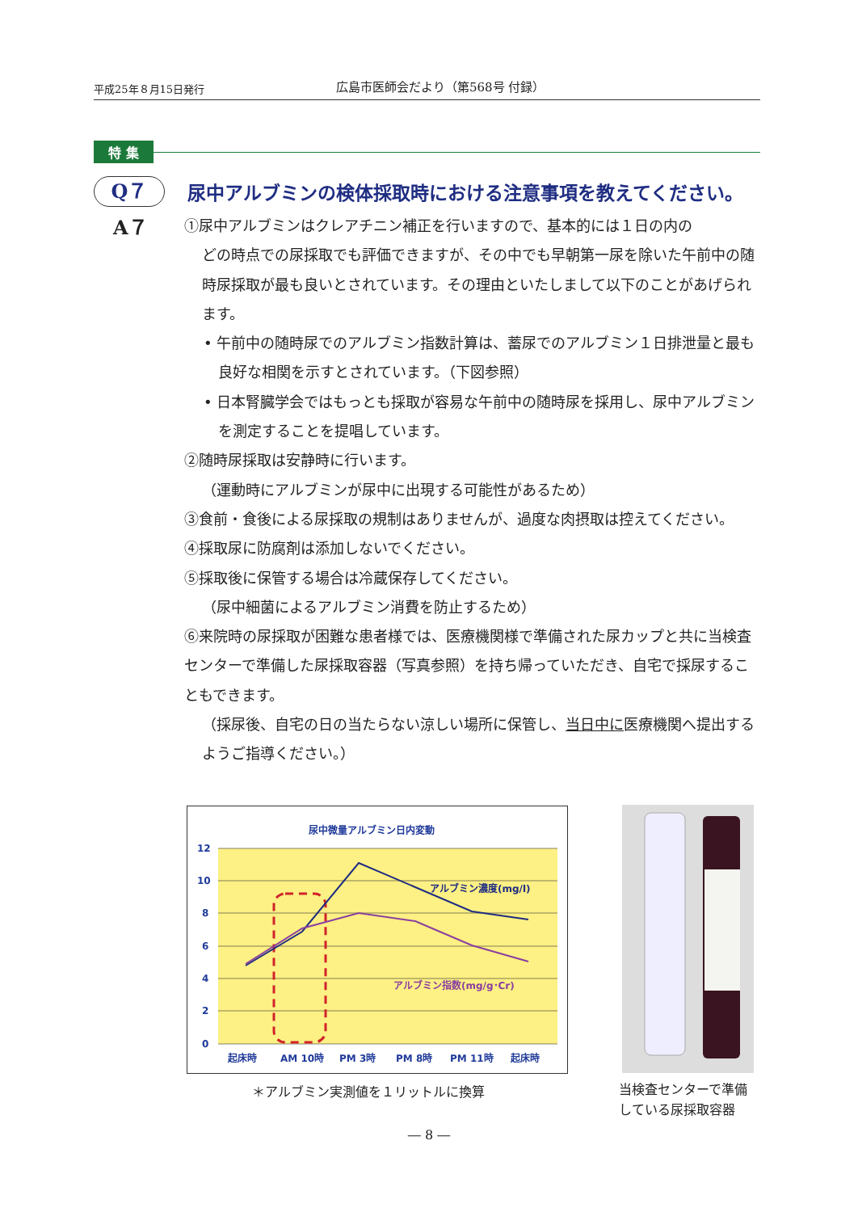平成25年８月15日発行
広島市医師会だより（第568号 付録）
特 集
Q７
尿中アルブミンの検体採取時における注意事項を教えてください。
A７
①尿中アルブミンはクレアチニン補正を行いますので、基本的には１日の内の
どの時点での尿採取でも評価できますが、その中でも早朝第一尿を除いた午前中の随時尿採取が最も良いとされています。その理由といたしまして以下のことがあげられます。
• 午前中の随時尿でのアルブミン指数計算は、蓄尿でのアルブミン１日排泄量と最も良好な相関を示すとされています。（下図参照）
• 日本腎臓学会ではもっとも採取が容易な午前中の随時尿を採用し、尿中アルブミンを測定することを提唱しています。
②随時尿採取は安静時に行います。
（運動時にアルブミンが尿中に出現する可能性があるため）
③食前・食後による尿採取の規制はありませんが、過度な肉摂取は控えてください。
④採取尿に防腐剤は添加しないでください。
⑤採取後に保管する場合は冷蔵保存してください。
（尿中細菌によるアルブミン消費を防止するため）
⑥来院時の尿採取が困難な患者様では、医療機関様で準備された尿カップと共に当検査センターで準備した尿採取容器（写真参照）を持ち帰っていただき、自宅で採尿することもできます。
（採尿後、自宅の日の当たらない涼しい場所に保管し、当日中に医療機関へ提出するようご指導ください。）
尿中微量アルブミン日内変動
12
10
8
6
4
2
0
起床時
AM 10時
PM 3時
PM 8時
PM 11時
起床時
アルブミン濃度(mg/l)
アルブミン指数(mg/g･Cr)
＊アルブミン実測値を１リットルに換算
当検査センターで準備
している尿採取容器
― 8 ―